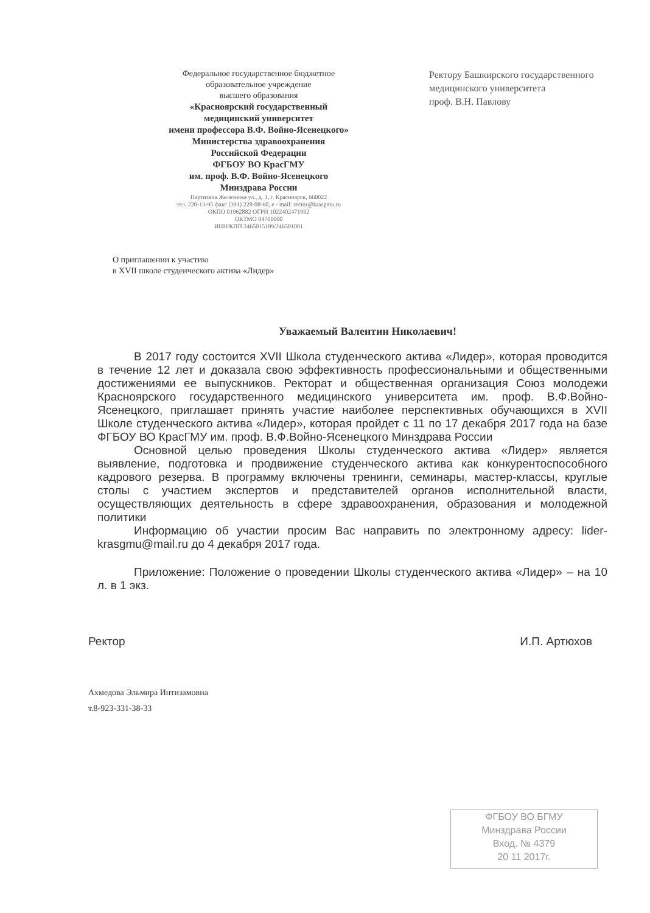Федеральное государственное бюджетное
образовательное учреждение
высшего образования
«Красноярский государственный
медицинский университет
имени профессора В.Ф. Войно-Ясенецкого»
Министерства здравоохранения
Российской Федерации
ФГБОУ ВО КрасГМУ
им. проф. В.Ф. Войно-Ясенецкого
Минздрава России
Партизана Железняка ул., д. 1, г. Красноярск, 660022
тел. 220-13-95 факс (391) 228-08-60, e - mail: rector@krasgmu.ru
ОКПО 01962882 ОГРН 1022402471992
ОКТМО 04701000
ИНН/КПП 2465015109/246501001
Ректору Башкирского государственного
медицинского университета
проф. В.Н. Павлову
О приглашении к участию
в XVII школе студенческого актива «Лидер»
Уважаемый Валентин Николаевич!
В 2017 году состоится XVII Школа студенческого актива «Лидер», которая проводится в течение 12 лет и доказала свою эффективность профессиональными и общественными достижениями ее выпускников. Ректорат и общественная организация Союз молодежи Красноярского государственного медицинского университета им. проф. В.Ф.Войно-Ясенецкого, приглашает принять участие наиболее перспективных обучающихся в XVII Школе студенческого актива «Лидер», которая пройдет с 11 по 17 декабря 2017 года на базе ФГБОУ ВО КрасГМУ им. проф. В.Ф.Войно-Ясенецкого Минздрава России
Основной целью проведения Школы студенческого актива «Лидер» является выявление, подготовка и продвижение студенческого актива как конкурентоспособного кадрового резерва. В программу включены тренинги, семинары, мастер-классы, круглые столы с участием экспертов и представителей органов исполнительной власти, осуществляющих деятельность в сфере здравоохранения, образования и молодежной политики
Информацию об участии просим Вас направить по электронному адресу: lider-krasgmu@mail.ru до 4 декабря 2017 года.
Приложение: Положение о проведении Школы студенческого актива «Лидер» – на 10 л. в 1 экз.
Ректор И.П. Артюхов
Ахмедова Эльмира Интизамовна
т.8-923-331-38-33
ФГБОУ ВО БГМУ
Минздрава России
Вход. № 4379
20 11 2017г.